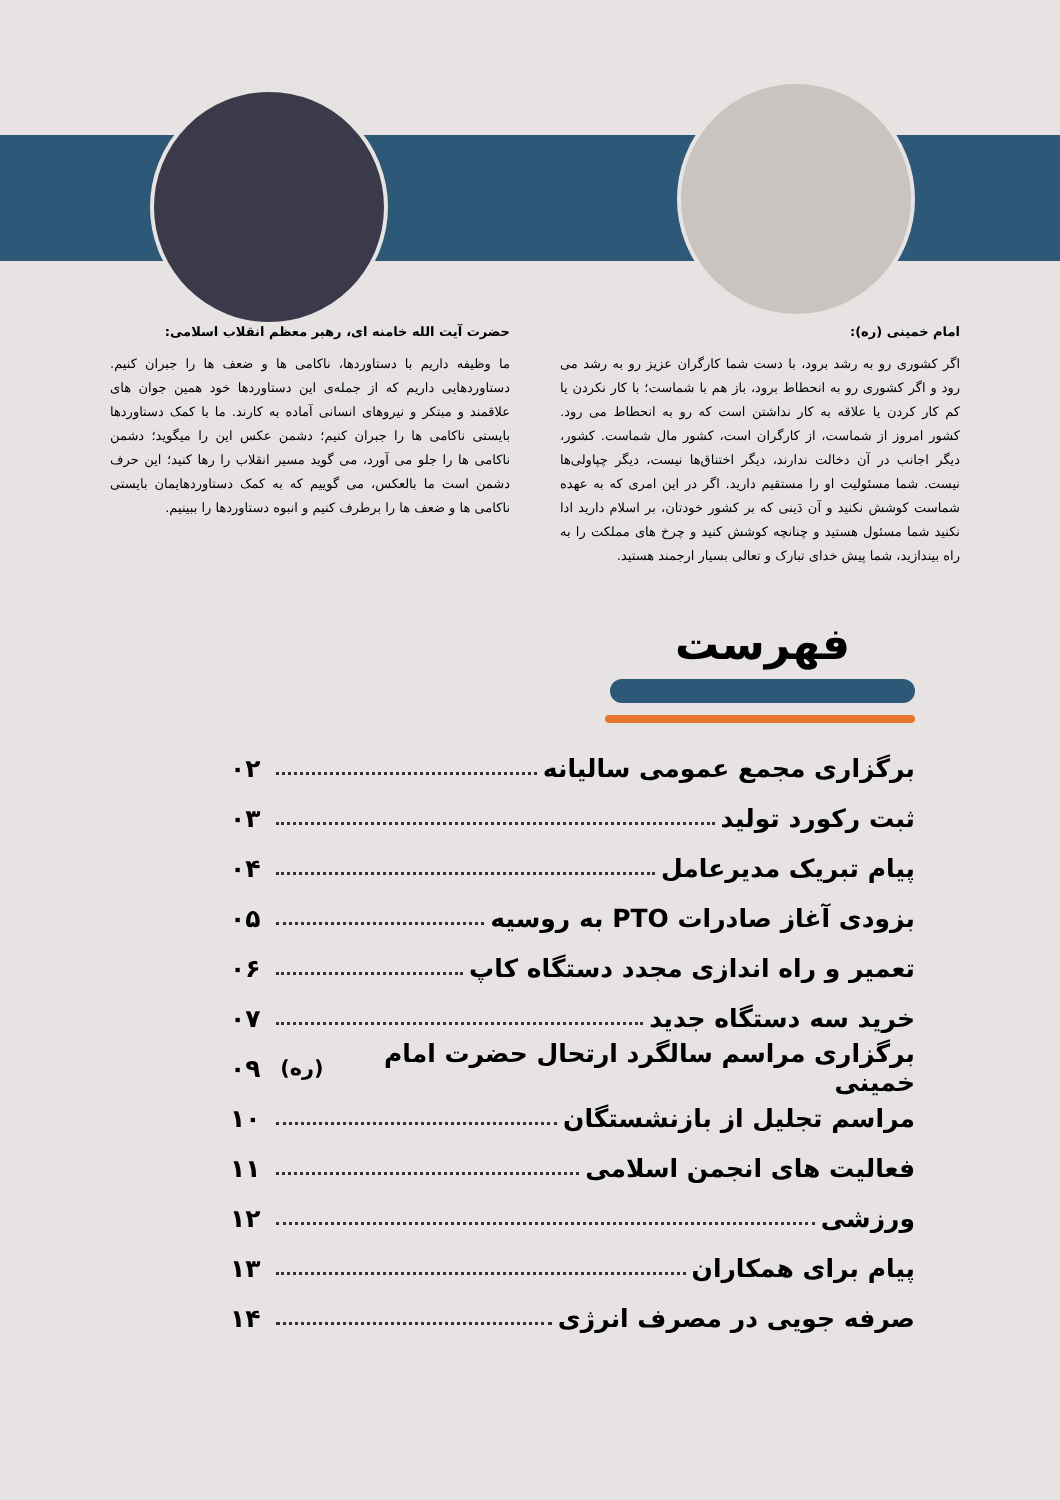امام خمینی (ره):
اگر کشوری رو به رشد برود، با دست شما کارگران عزیز رو به رشد می رود و اگر کشوری رو به انحطاط برود، باز هم با شماست؛ با کار نکردن یا کم کار کردن یا علاقه به کار نداشتن است که رو به انحطاط می رود. کشور امروز از شماست، از کارگران است، کشور مال شماست. کشور، دیگر اجانب در آن دخالت ندارند، دیگر اختناق‌ها نیست، دیگر چپاولی‌ها نیست. شما مسئولیت او را مستقیم دارید. اگر در این امری که به عهده شماست کوشش نکنید و آن دَینی که بر کشور خودتان، بر اسلام دارید ادا نکنید شما مسئول هستید و چنانچه کوشش کنید و چرخ های مملکت را به راه بیندازید، شما پیش خدای تبارک و تعالی بسیار ارجمند هستید.
حضرت آیت الله خامنه ای، رهبر معظم انقلاب اسلامی:
ما وظیفه داریم با دستاوردها، ناکامی ها و ضعف ها را جبران کنیم. دستاوردهایی داریم که از جمله‌ی این دستاوردها خود همین جوان های علاقمند و مبتکر و نیروهای انسانی آماده به کارند. ما با کمک دستاوردها بایستی ناکامی ها را جبران کنیم؛ دشمن عکس این را میگوید؛ دشمن ناکامی ها را جلو می آورد، می گوید مسیر انقلاب را رها کنید؛ این حرف دشمن است ما بالعکس، می گوییم که به کمک دستاوردهایمان بایستی ناکامی ها و ضعف ها را برطرف کنیم و انبوه دستاوردها را ببینیم.
فهرست
برگزاری مجمع عمومی سالیانه ۰۲
ثبت رکورد تولید ۰۳
پیام تبریک مدیرعامل ۰۴
بزودی آغاز صادرات PTO به روسیه ۰۵
تعمیر و راه اندازی مجدد دستگاه کاپ ۰۶
خرید سه دستگاه جدید ۰۷
برگزاری مراسم سالگرد ارتحال حضرت امام خمینی (ره) ۰۹
مراسم تجلیل از بازنشستگان ۱۰
فعالیت های انجمن اسلامی ۱۱
ورزشی ۱۲
پیام برای همکاران ۱۳
صرفه جویی در مصرف انرژی ۱۴